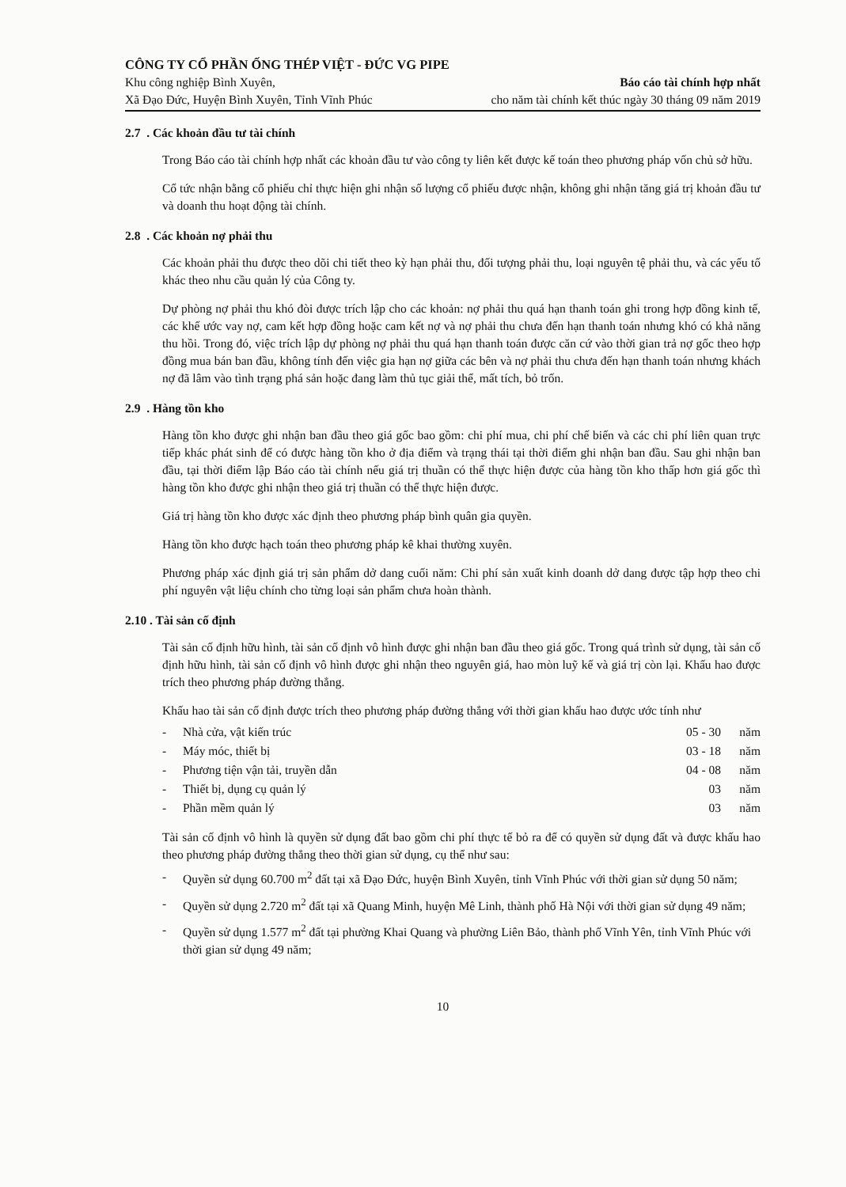CÔNG TY CỔ PHẦN ỐNG THÉP VIỆT - ĐỨC VG PIPE
Khu công nghiệp Bình Xuyên,
Xã Đạo Đức, Huyện Bình Xuyên, Tỉnh Vĩnh Phúc
Báo cáo tài chính hợp nhất
cho năm tài chính kết thúc ngày 30 tháng 09 năm 2019
2.7 . Các khoản đầu tư tài chính
Trong Báo cáo tài chính hợp nhất các khoản đầu tư vào công ty liên kết được kế toán theo phương pháp vốn chủ sở hữu.
Cổ tức nhận bằng cổ phiếu chỉ thực hiện ghi nhận số lượng cổ phiếu được nhận, không ghi nhận tăng giá trị khoản đầu tư và doanh thu hoạt động tài chính.
2.8 . Các khoản nợ phải thu
Các khoản phải thu được theo dõi chi tiết theo kỳ hạn phải thu, đối tượng phải thu, loại nguyên tệ phải thu, và các yếu tố khác theo nhu cầu quản lý của Công ty.
Dự phòng nợ phải thu khó đòi được trích lập cho các khoản: nợ phải thu quá hạn thanh toán ghi trong hợp đồng kinh tế, các khế ước vay nợ, cam kết hợp đồng hoặc cam kết nợ và nợ phải thu chưa đến hạn thanh toán nhưng khó có khả năng thu hồi. Trong đó, việc trích lập dự phòng nợ phải thu quá hạn thanh toán được căn cứ vào thời gian trả nợ gốc theo hợp đồng mua bán ban đầu, không tính đến việc gia hạn nợ giữa các bên và nợ phải thu chưa đến hạn thanh toán nhưng khách nợ đã lâm vào tình trạng phá sản hoặc đang làm thủ tục giải thể, mất tích, bỏ trốn.
2.9 . Hàng tồn kho
Hàng tồn kho được ghi nhận ban đầu theo giá gốc bao gồm: chi phí mua, chi phí chế biến và các chi phí liên quan trực tiếp khác phát sinh để có được hàng tồn kho ở địa điểm và trạng thái tại thời điểm ghi nhận ban đầu. Sau ghi nhận ban đầu, tại thời điểm lập Báo cáo tài chính nếu giá trị thuần có thể thực hiện được của hàng tồn kho thấp hơn giá gốc thì hàng tồn kho được ghi nhận theo giá trị thuần có thể thực hiện được.
Giá trị hàng tồn kho được xác định theo phương pháp bình quân gia quyền.
Hàng tồn kho được hạch toán theo phương pháp kê khai thường xuyên.
Phương pháp xác định giá trị sản phẩm dở dang cuối năm: Chi phí sản xuất kinh doanh dở dang được tập hợp theo chi phí nguyên vật liệu chính cho từng loại sản phẩm chưa hoàn thành.
2.10 . Tài sản cố định
Tài sản cố định hữu hình, tài sản cố định vô hình được ghi nhận ban đầu theo giá gốc. Trong quá trình sử dụng, tài sản cố định hữu hình, tài sản cố định vô hình được ghi nhận theo nguyên giá, hao mòn luỹ kế và giá trị còn lại. Khấu hao được trích theo phương pháp đường thẳng.
Khấu hao tài sản cố định được trích theo phương pháp đường thẳng với thời gian khấu hao được ước tính như
| - | Nhà cửa, vật kiến trúc | 05 - 30 | năm |
| - | Máy móc, thiết bị | 03 - 18 | năm |
| - | Phương tiện vận tải, truyền dẫn | 04 - 08 | năm |
| - | Thiết bị, dụng cụ quản lý | 03 | năm |
| - | Phần mềm quản lý | 03 | năm |
Tài sản cố định vô hình là quyền sử dụng đất bao gồm chi phí thực tế bỏ ra để có quyền sử dụng đất và được khấu hao theo phương pháp đường thẳng theo thời gian sử dụng, cụ thể như sau:
- Quyền sử dụng 60.700 m<sup>2</sup> đất tại xã Đạo Đức, huyện Bình Xuyên, tỉnh Vĩnh Phúc với thời gian sử dụng 50 năm;
- Quyền sử dụng 2.720 m<sup>2</sup> đất tại xã Quang Minh, huyện Mê Linh, thành phố Hà Nội với thời gian sử dụng 49 năm;
- Quyền sử dụng 1.577 m<sup>2</sup> đất tại phường Khai Quang và phường Liên Bảo, thành phố Vĩnh Yên, tỉnh Vĩnh Phúc với thời gian sử dụng 49 năm;
10